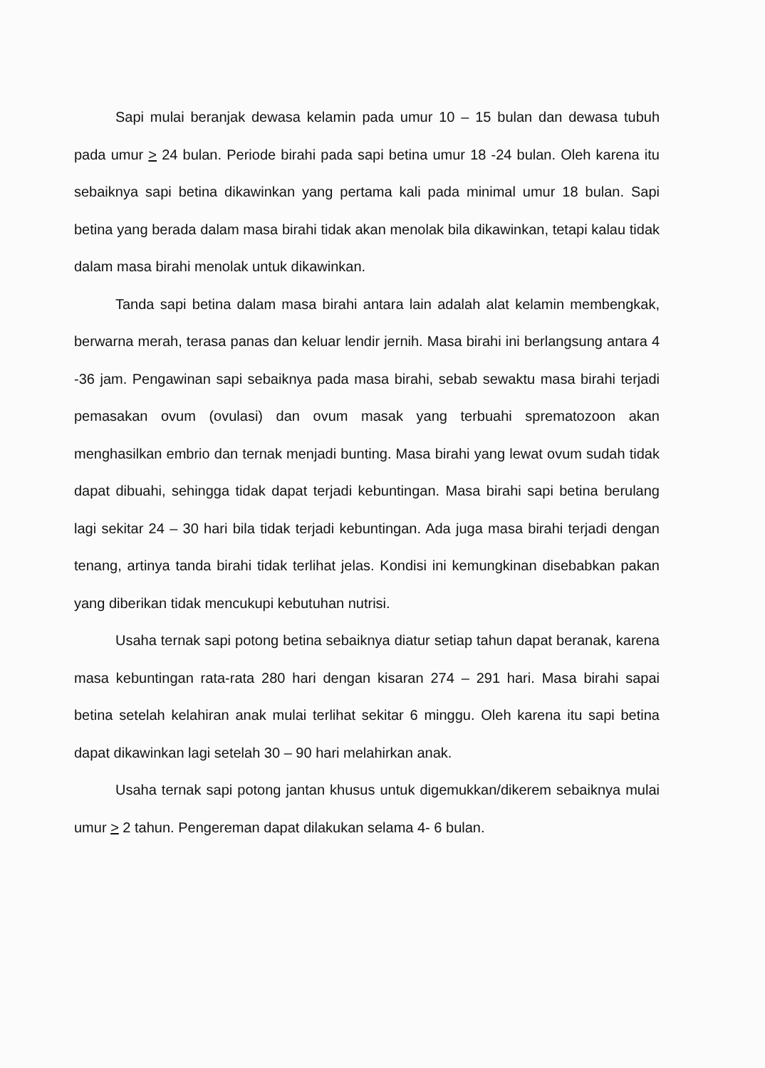Sapi mulai beranjak dewasa kelamin pada umur 10 – 15 bulan dan dewasa tubuh pada umur > 24 bulan. Periode birahi pada sapi betina umur 18 -24 bulan. Oleh karena itu sebaiknya sapi betina dikawinkan yang pertama kali pada minimal umur 18 bulan. Sapi betina yang berada dalam masa birahi tidak akan menolak bila dikawinkan, tetapi kalau tidak dalam masa birahi menolak untuk dikawinkan.
Tanda sapi betina dalam masa birahi antara lain adalah alat kelamin membengkak, berwarna merah, terasa panas dan keluar lendir jernih. Masa birahi ini berlangsung antara 4 -36 jam. Pengawinan sapi sebaiknya pada masa birahi, sebab sewaktu masa birahi terjadi pemasakan ovum (ovulasi) dan ovum masak yang terbuahi sprematozoon akan menghasilkan embrio dan ternak menjadi bunting. Masa birahi yang lewat ovum sudah tidak dapat dibuahi, sehingga tidak dapat terjadi kebuntingan. Masa birahi sapi betina berulang lagi sekitar 24 – 30 hari bila tidak terjadi kebuntingan. Ada juga masa birahi terjadi dengan tenang, artinya tanda birahi tidak terlihat jelas. Kondisi ini kemungkinan disebabkan pakan yang diberikan tidak mencukupi kebutuhan nutrisi.
Usaha ternak sapi potong betina sebaiknya diatur setiap tahun dapat beranak, karena masa kebuntingan rata-rata 280 hari dengan kisaran 274 – 291 hari. Masa birahi sapai betina setelah kelahiran anak mulai terlihat sekitar 6 minggu. Oleh karena itu sapi betina dapat dikawinkan lagi setelah 30 – 90 hari melahirkan anak.
Usaha ternak sapi potong jantan khusus untuk digemukkan/dikerem sebaiknya mulai umur > 2 tahun. Pengereman dapat dilakukan selama 4- 6 bulan.